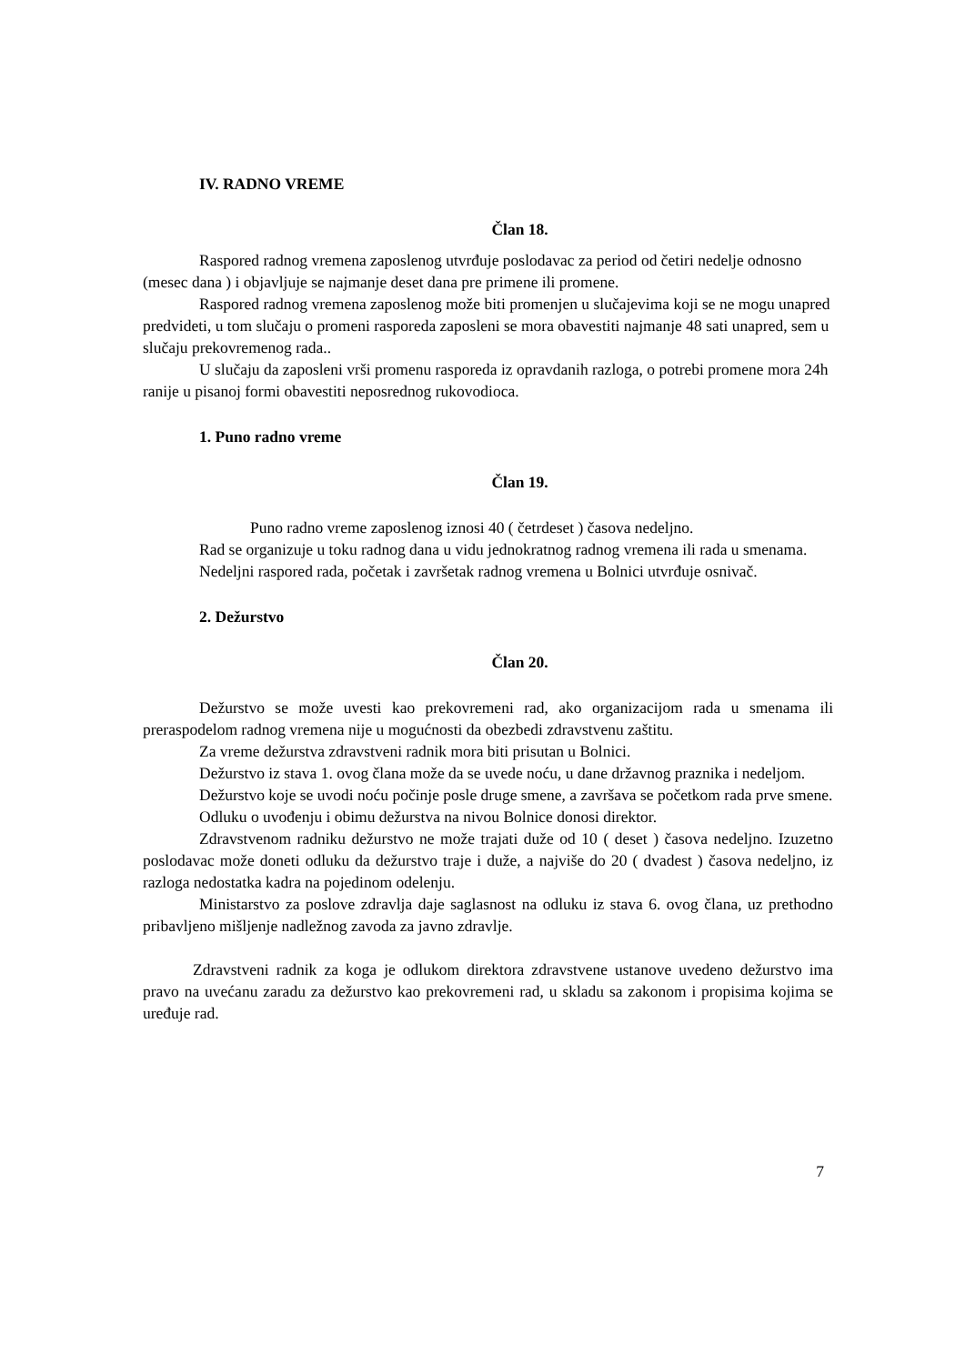IV. RADNO VREME
Član 18.
Raspored radnog vremena zaposlenog utvrđuje poslodavac za period od četiri nedelje odnosno (mesec dana ) i objavljuje se najmanje deset dana pre primene ili promene.
Raspored radnog vremena zaposlenog može biti promenjen u slučajevima koji se ne mogu unapred predvideti, u tom slučaju o promeni rasporeda zaposleni se mora obavestiti najmanje 48 sati unapred, sem u slučaju prekovremenog rada..
U slučaju da zaposleni vrši promenu rasporeda iz opravdanih razloga, o potrebi promene mora 24h ranije u pisanoj formi obavestiti neposrednog rukovodioca.
1. Puno radno vreme
Član 19.
Puno radno vreme zaposlenog iznosi 40 ( četrdeset ) časova nedeljno.
Rad se organizuje u toku radnog dana u vidu jednokratnog radnog vremena ili rada u smenama.
Nedeljni raspored rada, početak i završetak radnog vremena u Bolnici utvrđuje osnivač.
2. Dežurstvo
Član 20.
Dežurstvo se može uvesti kao prekovremeni rad, ako organizacijom rada u smenama ili preraspodelom radnog vremena nije u mogućnosti da obezbedi zdravstvenu zaštitu.
Za vreme dežurstva zdravstveni radnik mora biti prisutan u Bolnici.
Dežurstvo iz stava 1. ovog člana može da se uvede noću, u dane državnog praznika i nedeljom.
Dežurstvo koje se uvodi noću počinje posle druge smene, a završava se početkom rada prve smene.
Odluku o uvođenju i obimu dežurstva na nivou Bolnice donosi direktor.
Zdravstvenom radniku dežurstvo ne može trajati duže od 10 ( deset ) časova nedeljno. Izuzetno poslodavac može doneti odluku da dežurstvo traje i duže, a najviše do 20 ( dvadest ) časova nedeljno, iz razloga nedostatka kadra na pojedinom odelenju.
Ministarstvo za poslove zdravlja daje saglasnost na odluku iz stava 6. ovog člana, uz prethodno pribavljeno mišljenje nadležnog zavoda za javno zdravlje.
Zdravstveni radnik za koga je odlukom direktora zdravstvene ustanove uvedeno dežurstvo ima pravo na uvećanu zaradu za dežurstvo kao prekovremeni rad, u skladu sa zakonom i propisima kojima se uređuje rad.
7